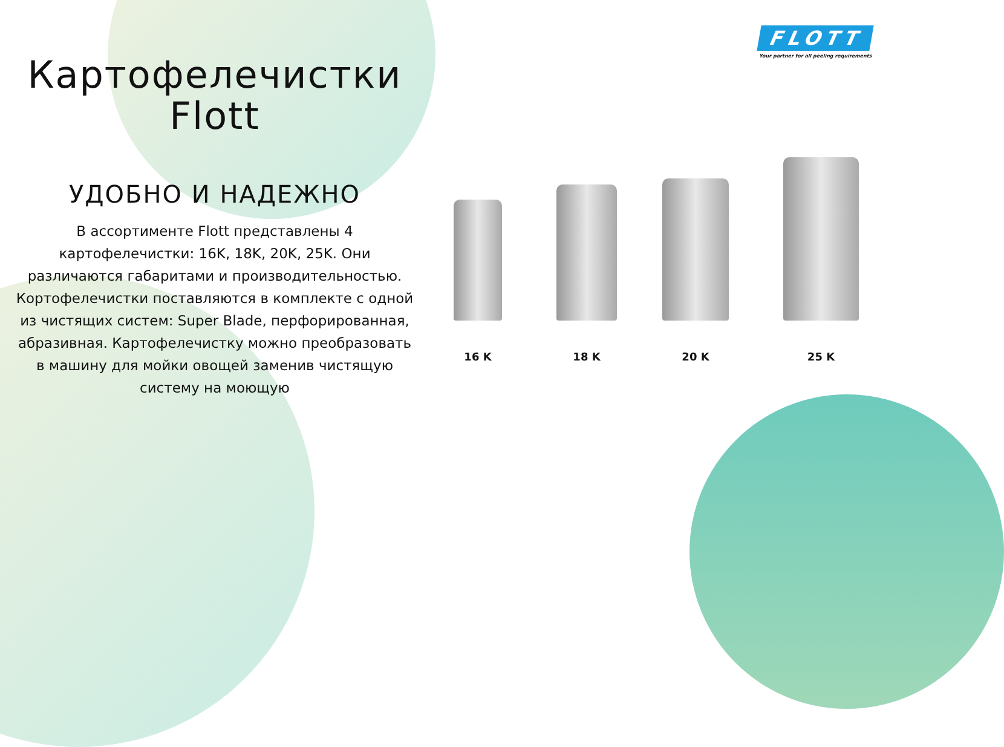Картофелечистки Flott
УДОБНО И НАДЕЖНО
В ассортименте Flott представлены 4 картофелечистки: 16K, 18K, 20K, 25K. Они различаются габаритами и производительностью. Кортофелечистки поставляются в комплекте с одной из чистящих систем: Super Blade, перфорированная, абразивная. Картофелечистку можно преобразовать в машину для мойки овощей заменив чистящую систему на моющую
FLOTT
Your partner for all peeling requirements
16 K
18 K
20 K
25 K